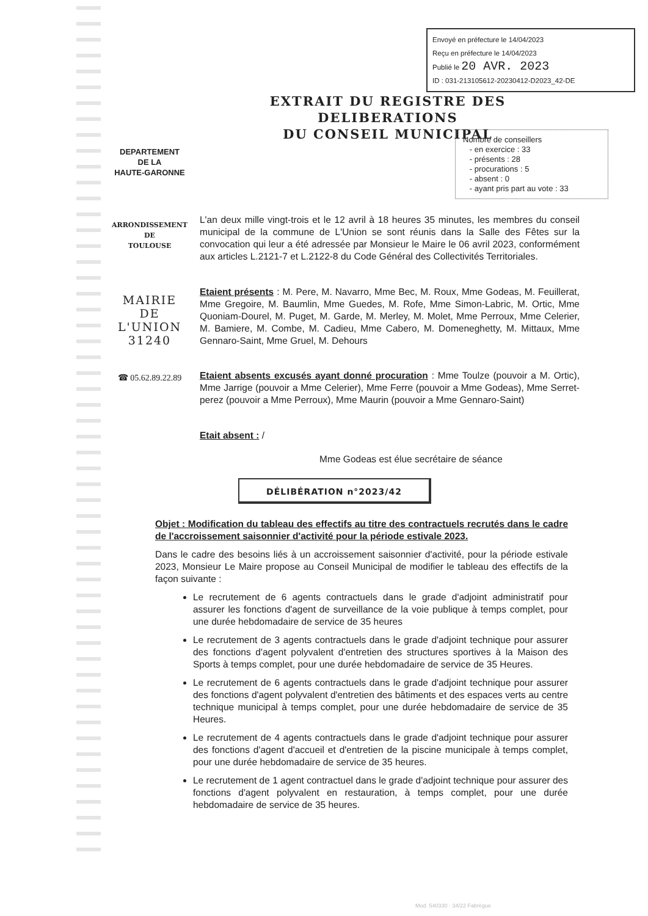Envoyé en préfecture le 14/04/2023
Reçu en préfecture le 14/04/2023
Publié le 20 AVR. 2023
ID : 031-213105612-20230412-D2023_42-DE
EXTRAIT DU REGISTRE DES DELIBERATIONS
DU CONSEIL MUNICIPAL
Nombre de conseillers
- en exercice : 33
- présents : 28
- procurations : 5
- absent : 0
- ayant pris part au vote : 33
DEPARTEMENT
DE LA
HAUTE-GARONNE
ARRONDISSEMENT
DE
TOULOUSE
MAIRIE
DE
L'UNION
31240
☎ 05.62.89.22.89
L'an deux mille vingt-trois et le 12 avril à 18 heures 35 minutes, les membres du conseil municipal de la commune de L'Union se sont réunis dans la Salle des Fêtes sur la convocation qui leur a été adressée par Monsieur le Maire le 06 avril 2023, conformément aux articles L.2121-7 et L.2122-8 du Code Général des Collectivités Territoriales.
Etaient présents : M. Pere, M. Navarro, Mme Bec, M. Roux, Mme Godeas, M. Feuillerat, Mme Gregoire, M. Baumlin, Mme Guedes, M. Rofe, Mme Simon-Labric, M. Ortic, Mme Quoniam-Dourel, M. Puget, M. Garde, M. Merley, M. Molet, Mme Perroux, Mme Celerier, M. Bamiere, M. Combe, M. Cadieu, Mme Cabero, M. Domeneghetty, M. Mittaux, Mme Gennaro-Saint, Mme Gruel, M. Dehours
Etaient absents excusés ayant donné procuration : Mme Toulze (pouvoir a M. Ortic), Mme Jarrige (pouvoir a Mme Celerier), Mme Ferre (pouvoir a Mme Godeas), Mme Serret-perez (pouvoir a Mme Perroux), Mme Maurin (pouvoir a Mme Gennaro-Saint)
Etait absent : /
Mme Godeas est élue secrétaire de séance
DÉLIBÉRATION n°2023/42
Objet : Modification du tableau des effectifs au titre des contractuels recrutés dans le cadre de l'accroissement saisonnier d'activité pour la période estivale 2023.
Dans le cadre des besoins liés à un accroissement saisonnier d'activité, pour la période estivale 2023, Monsieur Le Maire propose au Conseil Municipal de modifier le tableau des effectifs de la façon suivante :
Le recrutement de 6 agents contractuels dans le grade d'adjoint administratif pour assurer les fonctions d'agent de surveillance de la voie publique à temps complet, pour une durée hebdomadaire de service de 35 heures
Le recrutement de 3 agents contractuels dans le grade d'adjoint technique pour assurer des fonctions d'agent polyvalent d'entretien des structures sportives à la Maison des Sports à temps complet, pour une durée hebdomadaire de service de 35 Heures.
Le recrutement de 6 agents contractuels dans le grade d'adjoint technique pour assurer des fonctions d'agent polyvalent d'entretien des bâtiments et des espaces verts au centre technique municipal à temps complet, pour une durée hebdomadaire de service de 35 Heures.
Le recrutement de 4 agents contractuels dans le grade d'adjoint technique pour assurer des fonctions d'agent d'accueil et d'entretien de la piscine municipale à temps complet, pour une durée hebdomadaire de service de 35 heures.
Le recrutement de 1 agent contractuel dans le grade d'adjoint technique pour assurer des fonctions d'agent polyvalent en restauration, à temps complet, pour une durée hebdomadaire de service de 35 heures.
Mod. 540330 · 34/22 Fabrègue